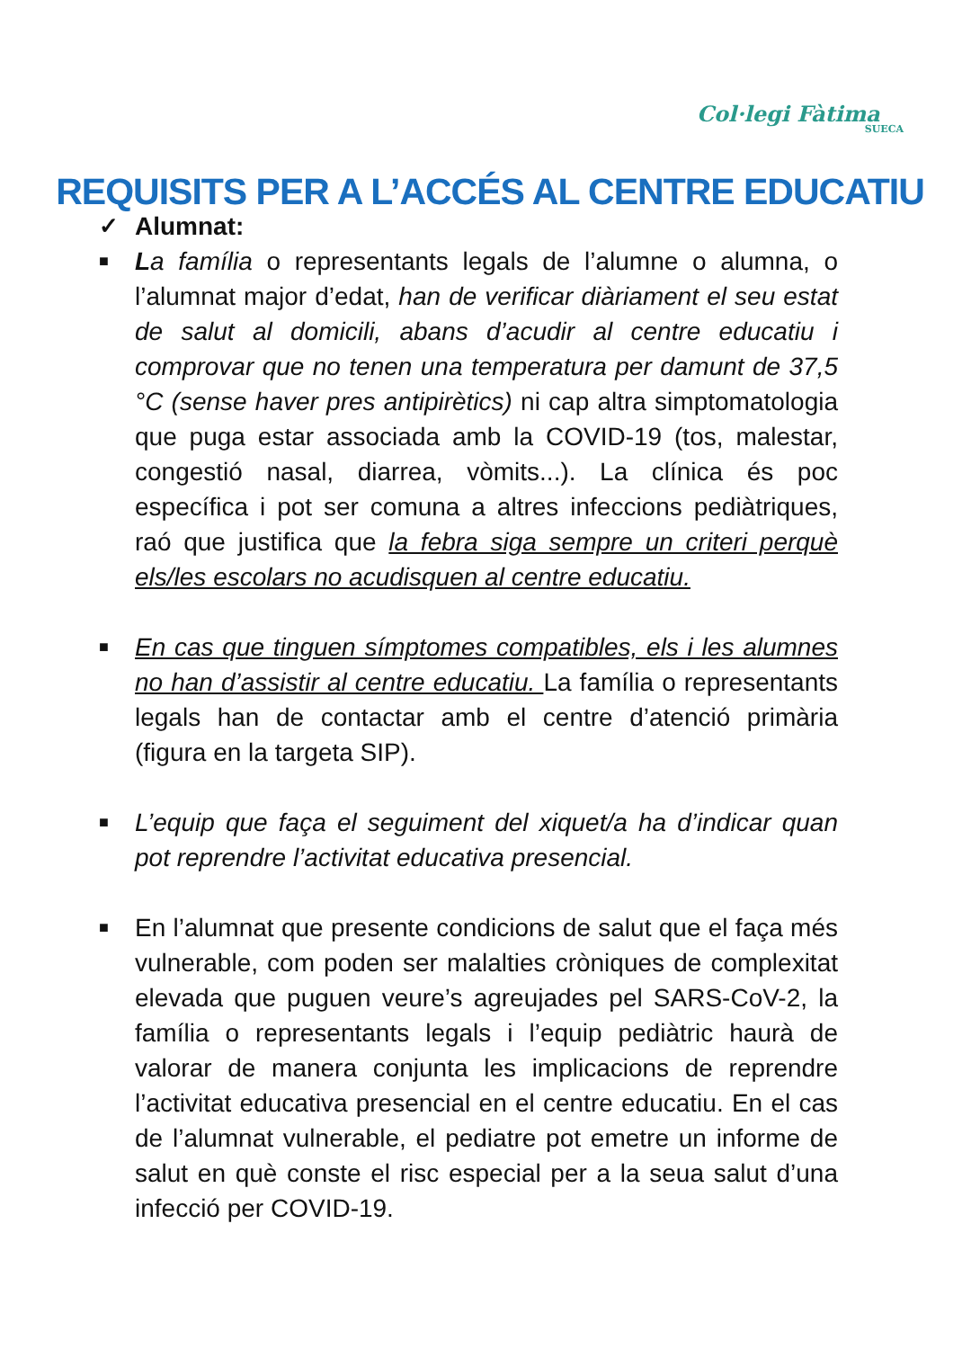Col·legi Fàtima
SUECA
REQUISITS PER A L’ACCÉS AL CENTRE EDUCATIU
✓ Alumnat:
■
La família o representants legals de l’alumne o alumna, o l’alumnat major d’edat, han de verificar diàriament el seu estat de salut al domicili, abans d’acudir al centre educatiu i comprovar que no tenen una temperatura per damunt de 37,5 °C (sense haver pres antipirètics) ni cap altra simptomatologia que puga estar associada amb la COVID-19 (tos, malestar, congestió nasal, diarrea, vòmits...). La clínica és poc específica i pot ser comuna a altres infeccions pediàtriques, raó que justifica que la febra siga sempre un criteri perquè els/les escolars no acudisquen al centre educatiu.
■
En cas que tinguen símptomes compatibles, els i les alumnes no han d’assistir al centre educatiu. La família o representants legals han de contactar amb el centre d’atenció primària (figura en la targeta SIP).
■
L’equip que faça el seguiment del xiquet/a ha d’indicar quan pot reprendre l’activitat educativa presencial.
■
En l’alumnat que presente condicions de salut que el faça més vulnerable, com poden ser malalties cròniques de complexitat elevada que puguen veure’s agreujades pel SARS-CoV-2, la família o representants legals i l’equip pediàtric haurà de valorar de manera conjunta les implicacions de reprendre l’activitat educativa presencial en el centre educatiu. En el cas de l’alumnat vulnerable, el pediatre pot emetre un informe de salut en què conste el risc especial per a la seua salut d’una infecció per COVID-19.